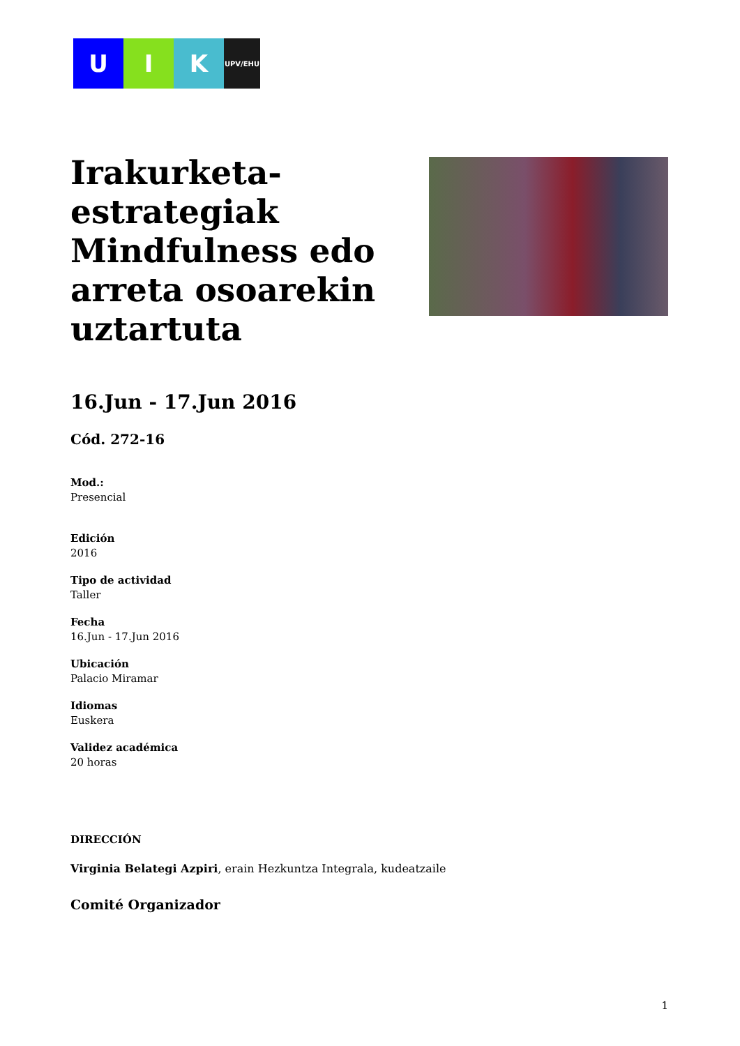U I K
UPV/EHU
Irakurketa-estrategiak Mindfulness edo arreta osoarekin uztartuta
16.Jun - 17.Jun 2016
Cód. 272-16
Mod.:
Presencial
Edición
2016
Tipo de actividad
Taller
Fecha
16.Jun - 17.Jun 2016
Ubicación
Palacio Miramar
Idiomas
Euskera
Validez académica
20 horas
DIRECCIÓN
Virginia Belategi Azpiri, erain Hezkuntza Integrala, kudeatzaile
Comité Organizador
1